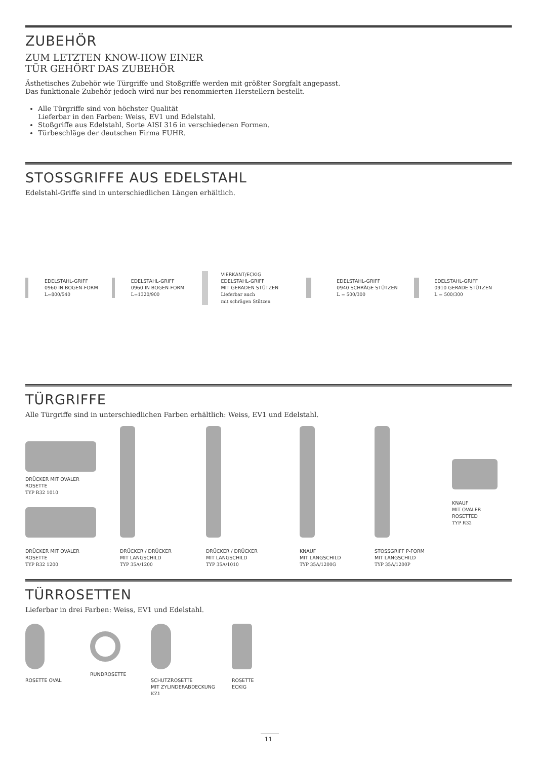ZUBEHÖR
ZUM LETZTEN KNOW-HOW EINER
TÜR GEHÖRT DAS ZUBEHÖR
Ästhetisches Zubehör wie Türgriffe und Stoßgriffe werden mit größter Sorgfalt angepasst.
Das funktionale Zubehör jedoch wird nur bei renommierten Herstellern bestellt.
Alle Türgriffe sind von höchster Qualität
Lieferbar in den Farben: Weiss, EV1 und Edelstahl.
Stoßgriffe aus Edelstahl, Sorte AISI 316 in verschiedenen Formen.
Türbeschläge der deutschen Firma FUHR.
STOSSGRIFFE AUS EDELSTAHL
Edelstahl-Griffe sind in unterschiedlichen Längen erhältlich.
EDELSTAHL-GRIFF
0960 IN BOGEN-FORM
L=800/540
EDELSTAHL-GRIFF
0960 IN BOGEN-FORM
L=1320/900
VIERKANT/ECKIG
EDELSTAHL-GRIFF
MIT GERADEN STÜTZEN
Lieferbar auch
mit schrägen Stützen
EDELSTAHL-GRIFF
0940 SCHRÄGE STÜTZEN
L = 500/300
EDELSTAHL-GRIFF
0910 GERADE STÜTZEN
L = 500/300
TÜRGRIFFE
Alle Türgriffe sind in unterschiedlichen Farben erhältlich: Weiss, EV1 und Edelstahl.
DRÜCKER MIT OVALER
ROSETTE
TYP R32 1010
DRÜCKER MIT OVALER
ROSETTE
TYP R32 1200
DRÜCKER / DRÜCKER
MIT LANGSCHILD
TYP 35A/1200
DRÜCKER / DRÜCKER
MIT LANGSCHILD
TYP 35A/1010
KNAUF
MIT LANGSCHILD
TYP 35A/1200G
STOSSGRIFF P-FORM
MIT LANGSCHILD
TYP 35A/1200P
KNAUF
MIT OVALER
ROSETTED
TYP R32
TÜRROSETTEN
Lieferbar in drei Farben: Weiss, EV1 und Edelstahl.
ROSETTE OVAL
RUNDROSETTE
SCHUTZROSETTE
MIT ZYLINDERABDECKUNG
KZ1
ROSETTE
ECKIG
11